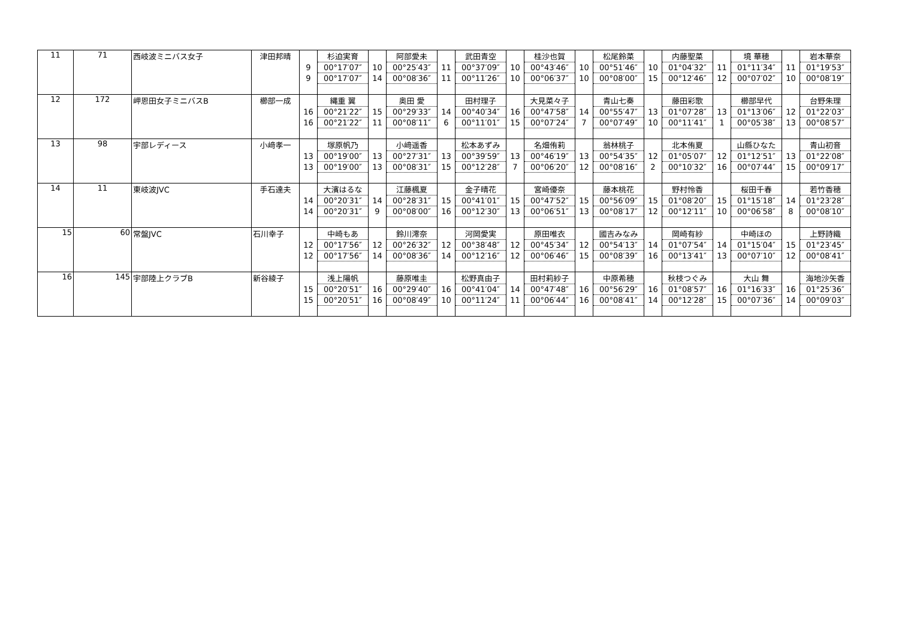| 11 | 71 | 西岐波ミニバス女子 | 津田邦晴 | | 杉迫実育 | | 阿部愛未 | | 武田青空 | | 桂沙也賀 | | 松尾鈴菜 | | 内藤聖菜 | | 境 華穂 | | 岩本華奈 |
| | | | | 9 | 00°17′07″ | 10 | 00°25′43″ | 11 | 00°37′09″ | 10 | 00°43′46″ | 10 | 00°51′46″ | 10 | 01°04′32″ | 11 | 01°11′34″ | 11 | 01°19′53″ |
| | | | | 9 | 00°17′07″ | 14 | 00°08′36″ | 11 | 00°11′26″ | 10 | 00°06′37″ | 10 | 00°08′00″ | 15 | 00°12′46″ | 12 | 00°07′02″ | 10 | 00°08′19″ |
| 12 | 172 | 岬恩田女子ミニバスB | 櫛部一成 | | 縄重 翼 | | 奥田 愛 | | 田村理子 | | 大見菜々子 | | 青山七奏 | | 藤田彩歌 | | 櫛部早代 | | 台野朱理 |
| | | | | 16 | 00°21′22″ | 15 | 00°29′33″ | 14 | 00°40′34″ | 16 | 00°47′58″ | 14 | 00°55′47″ | 13 | 01°07′28″ | 13 | 01°13′06″ | 12 | 01°22′03″ |
| | | | | 16 | 00°21′22″ | 11 | 00°08′11″ | 6 | 00°11′01″ | 15 | 00°07′24″ | 7 | 00°07′49″ | 10 | 00°11′41″ | 1 | 00°05′38″ | 13 | 00°08′57″ |
| 13 | 98 | 宇部レディース | 小﨑孝一 | | 塚原帆乃 | | 小﨑遥香 | | 松本あずみ | | 名畑侑莉 | | 翁林桃子 | | 北本侑夏 | | 山縣ひなた | | 青山初音 |
| | | | | 13 | 00°19′00″ | 13 | 00°27′31″ | 13 | 00°39′59″ | 13 | 00°46′19″ | 13 | 00°54′35″ | 12 | 01°05′07″ | 12 | 01°12′51″ | 13 | 01°22′08″ |
| | | | | 13 | 00°19′00″ | 13 | 00°08′31″ | 15 | 00°12′28″ | 7 | 00°06′20″ | 12 | 00°08′16″ | 2 | 00°10′32″ | 16 | 00°07′44″ | 15 | 00°09′17″ |
| 14 | 11 | 東岐波JVC | 手石達夫 | | 大濱はるな | | 江藤楓夏 | | 金子晴花 | | 宮崎優奈 | | 藤本桃花 | | 野村怜香 | | 桜田千春 | | 若竹香穂 |
| | | | | 14 | 00°20′31″ | 14 | 00°28′31″ | 15 | 00°41′01″ | 15 | 00°47′52″ | 15 | 00°56′09″ | 15 | 01°08′20″ | 15 | 01°15′18″ | 14 | 01°23′28″ |
| | | | | 14 | 00°20′31″ | 9 | 00°08′00″ | 16 | 00°12′30″ | 13 | 00°06′51″ | 13 | 00°08′17″ | 12 | 00°12′11″ | 10 | 00°06′58″ | 8 | 00°08′10″ |
| 15 | 60 | 常盤JVC | 石川幸子 | | 中崎もあ | | 鈴川澪奈 | | 河岡愛実 | | 原田唯衣 | | 國吉みなみ | | 岡崎有紗 | | 中崎ほの | | 上野詩織 |
| | | | | 12 | 00°17′56″ | 12 | 00°26′32″ | 12 | 00°38′48″ | 12 | 00°45′34″ | 12 | 00°54′13″ | 14 | 01°07′54″ | 14 | 01°15′04″ | 15 | 01°23′45″ |
| | | | | 12 | 00°17′56″ | 14 | 00°08′36″ | 14 | 00°12′16″ | 12 | 00°06′46″ | 15 | 00°08′39″ | 16 | 00°13′41″ | 13 | 00°07′10″ | 12 | 00°08′41″ |
| 16 | 145 | 宇部陸上クラブB | 新谷綾子 | | 浅上陽帆 | | 藤原唯圭 | | 松野真由子 | | 田村莉紗子 | | 中原希穂 | | 秋枝つぐみ | | 大山 舞 | | 海地沙矢香 |
| | | | | 15 | 00°20′51″ | 16 | 00°29′40″ | 16 | 00°41′04″ | 14 | 00°47′48″ | 16 | 00°56′29″ | 16 | 01°08′57″ | 16 | 01°16′33″ | 16 | 01°25′36″ |
| | | | | 15 | 00°20′51″ | 16 | 00°08′49″ | 10 | 00°11′24″ | 11 | 00°06′44″ | 16 | 00°08′41″ | 14 | 00°12′28″ | 15 | 00°07′36″ | 14 | 00°09′03″ |